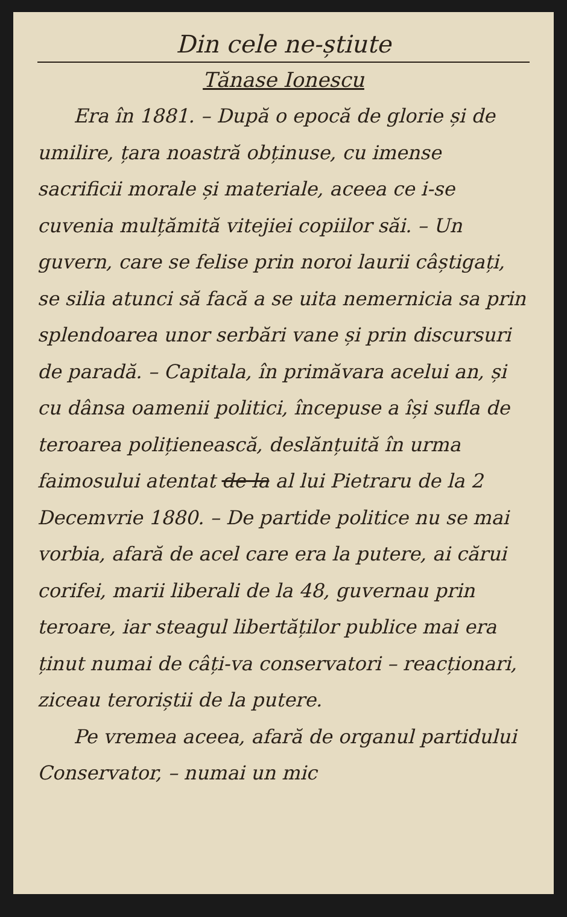Din cele ne-știute
Tănase Ionescu
Era în 1881. – După o epocă de glorie și de umilire, țara noastră obținuse, cu imense sacrificii morale și materiale, aceea ce i-se cuvenia mulțămită vitejiei copiilor săi. – Un guvern, care se felise prin noroi laurii câștigați, se silia atunci să facă a se uita nemernicia sa prin splendoarea unor serbări vane și prin discursuri de paradă. – Capitala, în primăvara acelui an, și cu dânsa oamenii politici, începuse a își sufla de teroarea polițienească, deslănțuită în urma faimosului atentat de la al lui Pietraru de la 2 Decemvrie 1880. – De partide politice nu se mai vorbia, afară de acel care era la putere, ai cărui corifei, marii liberali de la 48, guvernau prin teroare, iar steagul libertăților publice mai era ținut numai de câți-va conservatori – reacționari, ziceau teroriștii de la putere.
Pe vremea aceea, afară de organul partidului Conservator, – numai un mic